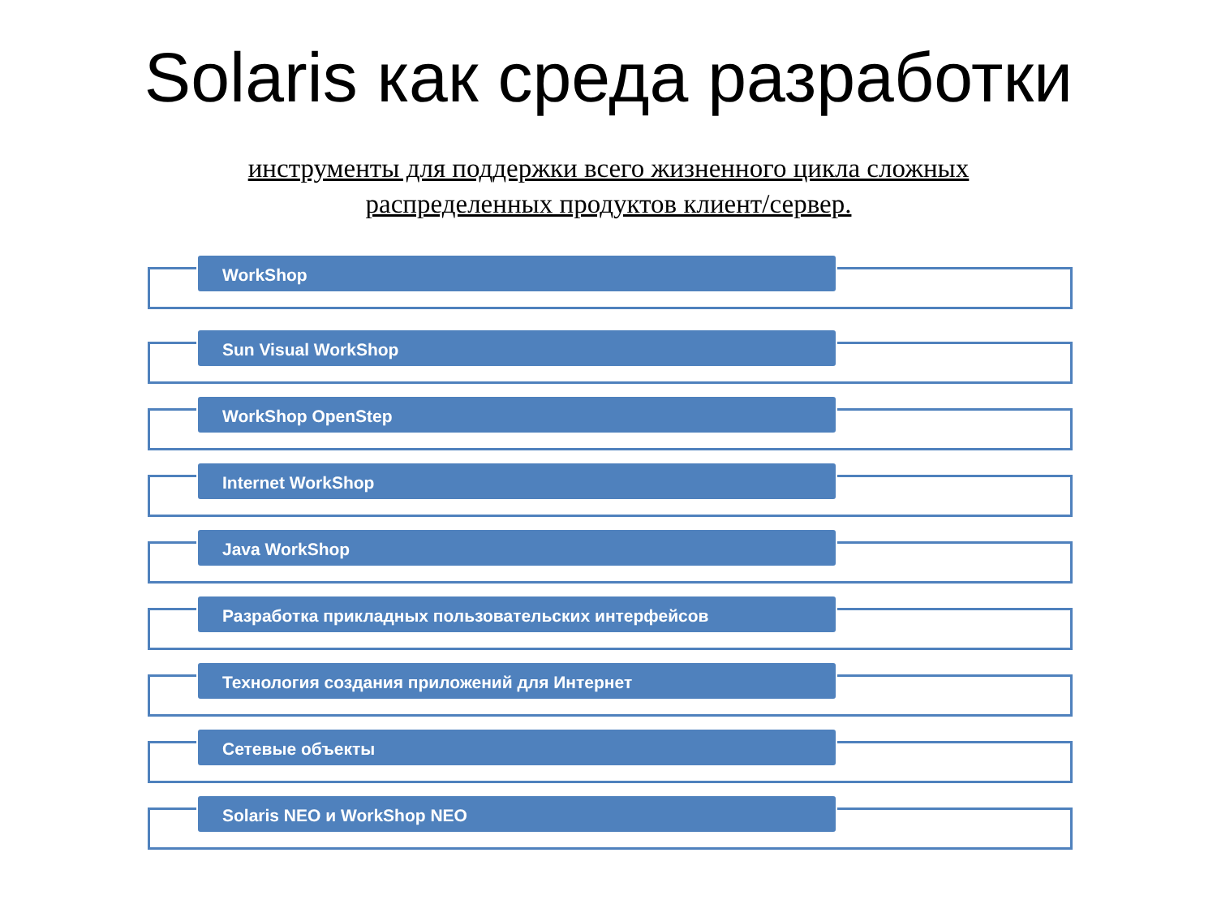Solaris как среда разработки
инструменты для поддержки всего жизненного цикла сложных распределенных продуктов клиент/сервер.
WorkShop
Sun Visual WorkShop
WorkShop OpenStep
Internet WorkShop
Java WorkShop
Разработка прикладных пользовательских интерфейсов
Технология создания приложений для Интернет
Сетевые объекты
Solaris NEO и WorkShop NEO